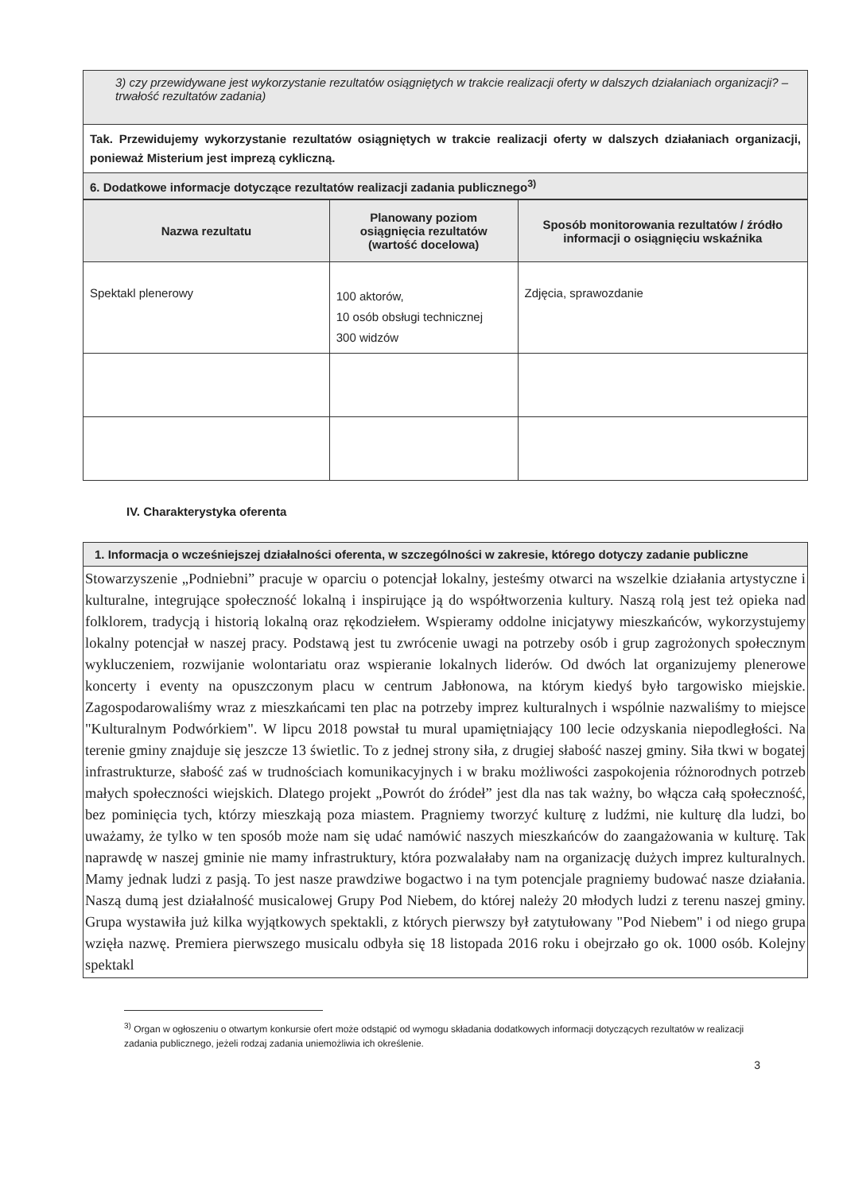| 3) czy przewidywane jest wykorzystanie rezultatów osiągniętych w trakcie realizacji oferty w dalszych działaniach organizacji? – trwałość rezultatów zadania) |
| Tak. Przewidujemy wykorzystanie rezultatów osiągniętych w trakcie realizacji oferty w dalszych działaniach organizacji, ponieważ Misterium jest imprezą cykliczną. |
| 6. Dodatkowe informacje dotyczące rezultatów realizacji zadania publicznego<sup>3)</sup> |
| Nazwa rezultatu | Planowany poziom osiągnięcia rezultatów (wartość docelowa) | Sposób monitorowania rezultatów / źródło informacji o osiągnięciu wskaźnika |
| --- | --- | --- |
| Spektakl plenerowy | 100 aktorów, 10 osób obsługi technicznej 300 widzów | Zdjęcia, sprawozdanie |
IV. Charakterystyka oferenta
| 1. Informacja o wcześniejszej działalności oferenta, w szczególności w zakresie, którego dotyczy zadanie publiczne |
| Stowarzyszenie „Podniebni” pracuje w oparciu o potencjał lokalny, jesteśmy otwarci na wszelkie działania artystyczne i kulturalne, integrujące społeczność lokalną i inspirujące ją do współtworzenia kultury. Naszą rolą jest też opieka nad folklorem, tradycją i historią lokalną oraz rękodziełem. Wspieramy oddolne inicjatywy mieszkańców, wykorzystujemy lokalny potencjał w naszej pracy. Podstawą jest tu zwrócenie uwagi na potrzeby osób i grup zagrożonych społecznym wykluczeniem, rozwijanie wolontariatu oraz wspieranie lokalnych liderów. Od dwóch lat organizujemy plenerowe koncerty i eventy na opuszczonym placu w centrum Jabłonowa, na którym kiedyś było targowisko miejskie. Zagospodarowaliśmy wraz z mieszkańcami ten plac na potrzeby imprez kulturalnych i wspólnie nazwaliśmy to miejsce "Kulturalnym Podwórkiem". W lipcu 2018 powstał tu mural upamiętniający 100 lecie odzyskania niepodległości. Na terenie gminy znajduje się jeszcze 13 świetlic. To z jednej strony siła, z drugiej słabość naszej gminy. Siła tkwi w bogatej infrastrukturze, słabość zaś w trudnościach komunikacyjnych i w braku możliwości zaspokojenia różnorodnych potrzeb małych społeczności wiejskich. Dlatego projekt „Powrót do źródeł” jest dla nas tak ważny, bo włącza całą społeczność, bez pominięcia tych, którzy mieszkają poza miastem. Pragniemy tworzyć kulturę z ludźmi, nie kulturę dla ludzi, bo uważamy, że tylko w ten sposób może nam się udać namówić naszych mieszkańców do zaangażowania w kulturę. Tak naprawdę w naszej gminie nie mamy infrastruktury, która pozwalałaby nam na organizację dużych imprez kulturalnych. Mamy jednak ludzi z pasją. To jest nasze prawdziwe bogactwo i na tym potencjale pragniemy budować nasze działania. Naszą dumą jest działalność musicalowej Grupy Pod Niebem, do której należy 20 młodych ludzi z terenu naszej gminy. Grupa wystawiła już kilka wyjątkowych spektakli, z których pierwszy był zatytułowany "Pod Niebem" i od niego grupa wzięła nazwę. Premiera pierwszego musicalu odbyła się 18 listopada 2016 roku i obejrzało go ok. 1000 osób. Kolejny spektakl |
<sup>3)</sup> Organ w ogłoszeniu o otwartym konkursie ofert może odstąpić od wymogu składania dodatkowych informacji dotyczących rezultatów w realizacji zadania publicznego, jeżeli rodzaj zadania uniemożliwia ich określenie.
3